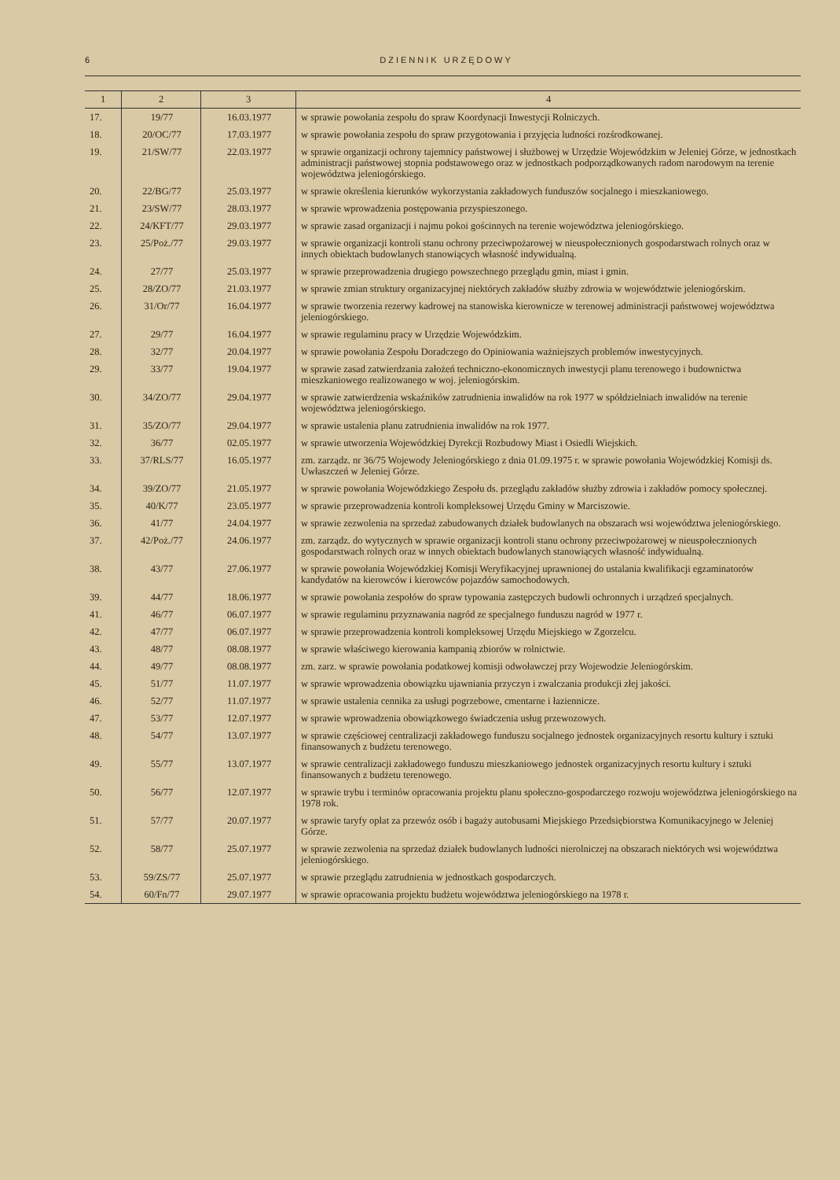6 DZIENNIK URZĘDOWY
| 1 | 2 | 3 | 4 |
| --- | --- | --- | --- |
| 17. | 19/77 | 16.03.1977 | w sprawie powołania zespołu do spraw Koordynacji Inwestycji Rolniczych. |
| 18. | 20/OC/77 | 17.03.1977 | w sprawie powołania zespołu do spraw przygotowania i przyjęcia ludności rozśrodkowanej. |
| 19. | 21/SW/77 | 22.03.1977 | w sprawie organizacji ochrony tajemnicy państwowej i służbowej w Urzędzie Wojewódzkim w Jeleniej Górze, w jednostkach administracji państwowej stopnia podstawowego oraz w jednostkach podporządkowanych radom narodowym na terenie województwa jeleniogórskiego. |
| 20. | 22/BG/77 | 25.03.1977 | w sprawie określenia kierunków wykorzystania zakładowych funduszów socjalnego i mieszkaniowego. |
| 21. | 23/SW/77 | 28.03.1977 | w sprawie wprowadzenia postępowania przyspieszonego. |
| 22. | 24/KFT/77 | 29.03.1977 | w sprawie zasad organizacji i najmu pokoi gościnnych na terenie województwa jeleniogórskiego. |
| 23. | 25/Poż./77 | 29.03.1977 | w sprawie organizacji kontroli stanu ochrony przeciwpożarowej w nieuspołecznionych gospodarstwach rolnych oraz w innych obiektach budowlanych stanowiących własność indywidualną. |
| 24. | 27/77 | 25.03.1977 | w sprawie przeprowadzenia drugiego powszechnego przeglądu gmin, miast i gmin. |
| 25. | 28/ZO/77 | 21.03.1977 | w sprawie zmian struktury organizacyjnej niektórych zakładów służby zdrowia w województwie jeleniogórskim. |
| 26. | 31/Or/77 | 16.04.1977 | w sprawie tworzenia rezerwy kadrowej na stanowiska kierownicze w terenowej administracji państwowej województwa jeleniogórskiego. |
| 27. | 29/77 | 16.04.1977 | w sprawie regulaminu pracy w Urzędzie Wojewódzkim. |
| 28. | 32/77 | 20.04.1977 | w sprawie powołania Zespołu Doradczego do Opiniowania ważniejszych problemów inwestycyjnych. |
| 29. | 33/77 | 19.04.1977 | w sprawie zasad zatwierdzania założeń techniczno-ekonomicznych inwestycji planu terenowego i budownictwa mieszkaniowego realizowanego w woj. jeleniogórskim. |
| 30. | 34/ZO/77 | 29.04.1977 | w sprawie zatwierdzenia wskaźników zatrudnienia inwalidów na rok 1977 w spółdzielniach inwalidów na terenie województwa jeleniogórskiego. |
| 31. | 35/ZO/77 | 29.04.1977 | w sprawie ustalenia planu zatrudnienia inwalidów na rok 1977. |
| 32. | 36/77 | 02.05.1977 | w sprawie utworzenia Wojewódzkiej Dyrekcji Rozbudowy Miast i Osiedli Wiejskich. |
| 33. | 37/RLS/77 | 16.05.1977 | zm. zarządz. nr 36/75 Wojewody Jeleniogórskiego z dnia 01.09.1975 r. w sprawie powołania Wojewódzkiej Komisji ds. Uwłaszczeń w Jeleniej Górze. |
| 34. | 39/ZO/77 | 21.05.1977 | w sprawie powołania Wojewódzkiego Zespołu ds. przeglądu zakładów służby zdrowia i zakładów pomocy społecznej. |
| 35. | 40/K/77 | 23.05.1977 | w sprawie przeprowadzenia kontroli kompleksowej Urzędu Gminy w Marciszowie. |
| 36. | 41/77 | 24.04.1977 | w sprawie zezwolenia na sprzedaż zabudowanych działek budowlanych na obszarach wsi województwa jeleniogórskiego. |
| 37. | 42/Poż./77 | 24.06.1977 | zm. zarządz. do wytycznych w sprawie organizacji kontroli stanu ochrony przeciwpożarowej w nieuspołecznionych gospodarstwach rolnych oraz w innych obiektach budowlanych stanowiących własność indywidualną. |
| 38. | 43/77 | 27.06.1977 | w sprawie powołania Wojewódzkiej Komisji Weryfikacyjnej uprawnionej do ustalania kwalifikacji egzaminatorów kandydatów na kierowców i kierowców pojazdów samochodowych. |
| 39. | 44/77 | 18.06.1977 | w sprawie powołania zespołów do spraw typowania zastępczych budowli ochronnych i urządzeń specjalnych. |
| 41. | 46/77 | 06.07.1977 | w sprawie regulaminu przyznawania nagród ze specjalnego funduszu nagród w 1977 r. |
| 42. | 47/77 | 06.07.1977 | w sprawie przeprowadzenia kontroli kompleksowej Urzędu Miejskiego w Zgorzelcu. |
| 43. | 48/77 | 08.08.1977 | w sprawie właściwego kierowania kampanią zbiorów w rolnictwie. |
| 44. | 49/77 | 08.08.1977 | zm. zarz. w sprawie powołania podatkowej komisji odwoławczej przy Wojewodzie Jeleniogórskim. |
| 45. | 51/77 | 11.07.1977 | w sprawie wprowadzenia obowiązku ujawniania przyczyn i zwalczania produkcji złej jakości. |
| 46. | 52/77 | 11.07.1977 | w sprawie ustalenia cennika za usługi pogrzebowe, cmentarne i łaziennicze. |
| 47. | 53/77 | 12.07.1977 | w sprawie wprowadzenia obowiązkowego świadczenia usług przewozowych. |
| 48. | 54/77 | 13.07.1977 | w sprawie częściowej centralizacji zakładowego funduszu socjalnego jednostek organizacyjnych resortu kultury i sztuki finansowanych z budżetu terenowego. |
| 49. | 55/77 | 13.07.1977 | w sprawie centralizacji zakładowego funduszu mieszkaniowego jednostek organizacyjnych resortu kultury i sztuki finansowanych z budżetu terenowego. |
| 50. | 56/77 | 12.07.1977 | w sprawie trybu i terminów opracowania projektu planu społeczno-gospodarczego rozwoju województwa jeleniogórskiego na 1978 rok. |
| 51. | 57/77 | 20.07.1977 | w sprawie taryfy opłat za przewóz osób i bagaży autobusami Miejskiego Przedsiębiorstwa Komunikacyjnego w Jeleniej Górze. |
| 52. | 58/77 | 25.07.1977 | w sprawie zezwolenia na sprzedaż działek budowlanych ludności nierolniczej na obszarach niektórych wsi województwa jeleniogórskiego. |
| 53. | 59/ZS/77 | 25.07.1977 | w sprawie przeglądu zatrudnienia w jednostkach gospodarczych. |
| 54. | 60/Fn/77 | 29.07.1977 | w sprawie opracowania projektu budżetu województwa jeleniogórskiego na 1978 r. |